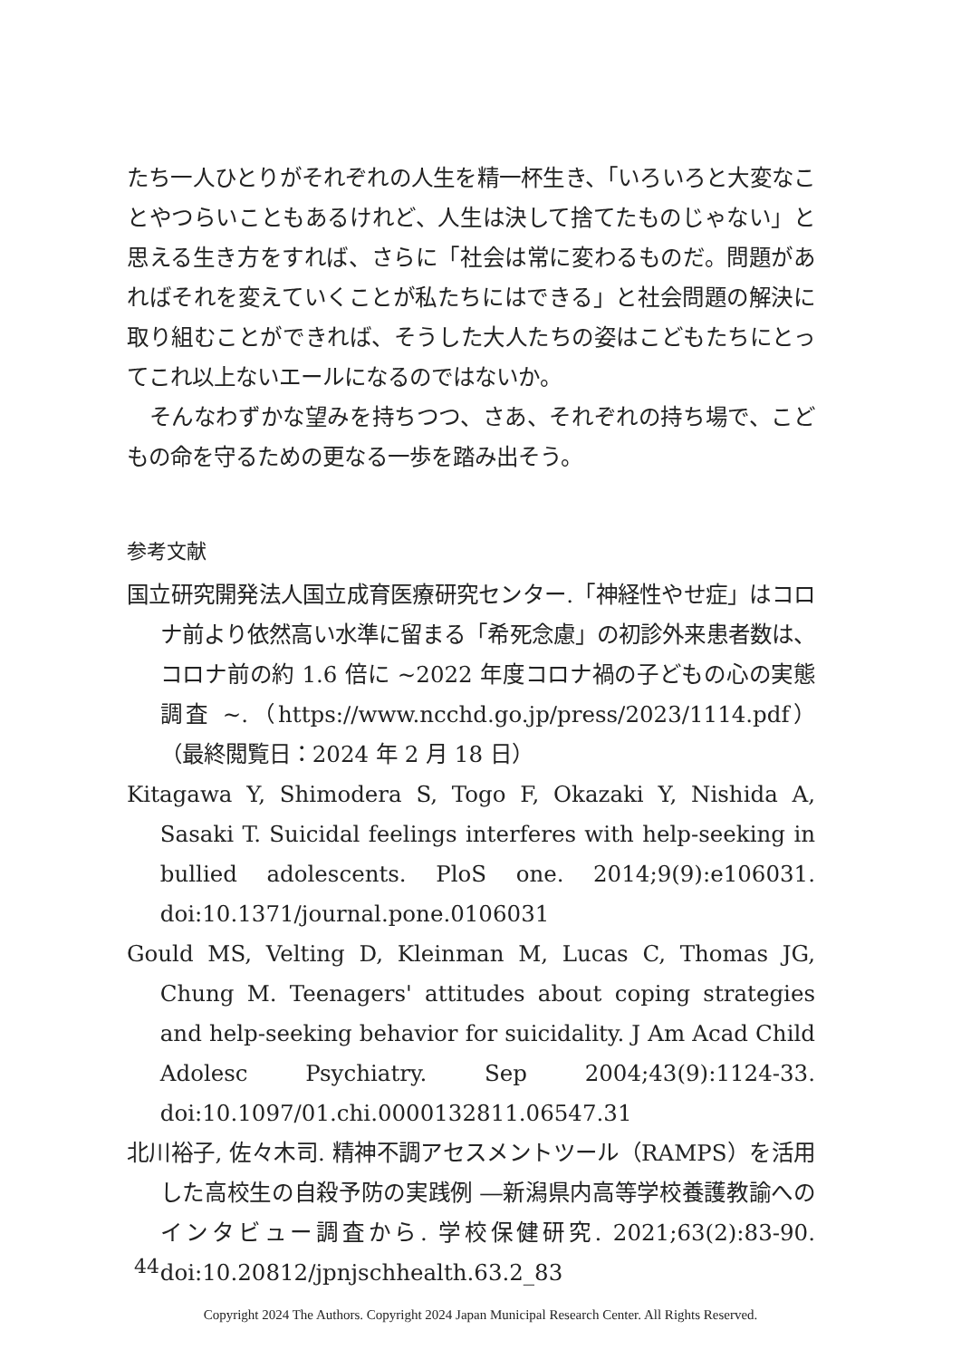たち一人ひとりがそれぞれの人生を精一杯生き、「いろいろと大変なことやつらいこともあるけれど、人生は決して捨てたものじゃない」と思える生き方をすれば、さらに「社会は常に変わるものだ。問題があればそれを変えていくことが私たちにはできる」と社会問題の解決に取り組むことができれば、そうした大人たちの姿はこどもたちにとってこれ以上ないエールになるのではないか。
そんなわずかな望みを持ちつつ、さあ、それぞれの持ち場で、こどもの命を守るための更なる一歩を踏み出そう。
参考文献
国立研究開発法人国立成育医療研究センター.「神経性やせ症」はコロナ前より依然高い水準に留まる「希死念慮」の初診外来患者数は、コロナ前の約 1.6 倍に ~2022 年度コロナ禍の子どもの心の実態調査 ~.（https://www.ncchd.go.jp/press/2023/1114.pdf）（最終閲覧日：2024 年 2 月 18 日）
Kitagawa Y, Shimodera S, Togo F, Okazaki Y, Nishida A, Sasaki T. Suicidal feelings interferes with help-seeking in bullied adolescents. PloS one. 2014;9(9):e106031. doi:10.1371/journal.pone.0106031
Gould MS, Velting D, Kleinman M, Lucas C, Thomas JG, Chung M. Teenagers' attitudes about coping strategies and help-seeking behavior for suicidality. J Am Acad Child Adolesc Psychiatry. Sep 2004;43(9):1124-33. doi:10.1097/01.chi.0000132811.06547.31
北川裕子, 佐々木司. 精神不調アセスメントツール（RAMPS）を活用した高校生の自殺予防の実践例 ―新潟県内高等学校養護教諭へのインタビュー調査から. 学校保健研究. 2021;63(2):83-90. doi:10.20812/jpnjschhealth.63.2_83
44
Copyright 2024 The Authors. Copyright 2024 Japan Municipal Research Center. All Rights Reserved.